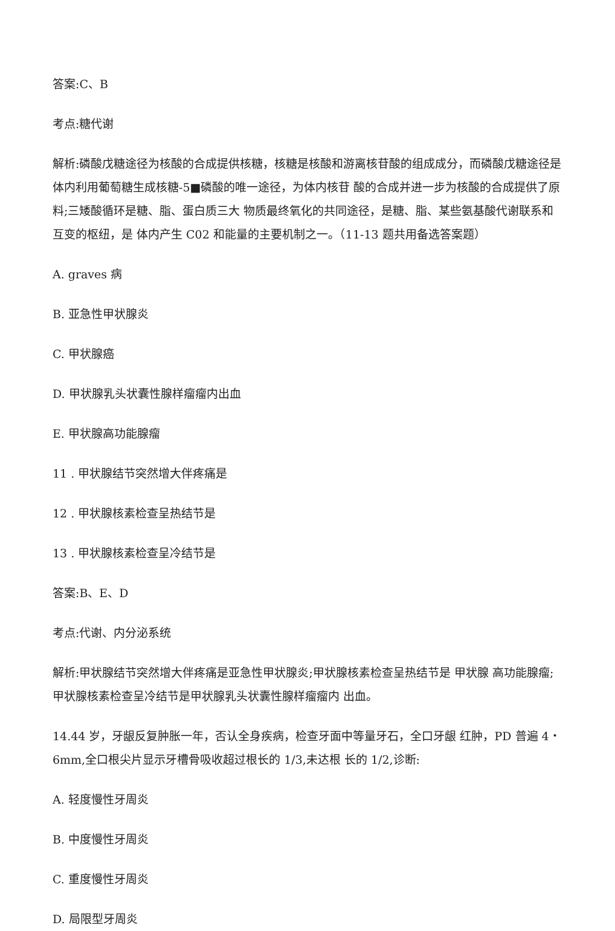答案:C、B
考点:糖代谢
解析:磷酸戊糖途径为核酸的合成提供核糖，核糖是核酸和游离核苷酸的组成成分，而磷酸戊糖途径是体内利用葡萄糖生成核糖-5■磷酸的唯一途径，为体内核苷 酸的合成并进一步为核酸的合成提供了原料;三矮酸循环是糖、脂、蛋白质三大 物质最终氧化的共同途径，是糖、脂、某些氨基酸代谢联系和互变的枢纽，是 体内产生 C02 和能量的主要机制之一。（11-13 题共用备选答案题）
A. graves 病
B. 亚急性甲状腺炎
C. 甲状腺癌
D. 甲状腺乳头状囊性腺样瘤瘤内出血
E. 甲状腺高功能腺瘤
11 . 甲状腺结节突然增大伴疼痛是
12 . 甲状腺核素检查呈热结节是
13 . 甲状腺核素检查呈冷结节是
答案:B、E、D
考点:代谢、内分泌系统
解析:甲状腺结节突然增大伴疼痛是亚急性甲状腺炎;甲状腺核素检查呈热结节是 甲状腺 高功能腺瘤;甲状腺核素检查呈冷结节是甲状腺乳头状囊性腺样瘤瘤内 出血。
14.44 岁，牙龈反复肿胀一年，否认全身疾病，检查牙面中等量牙石，全口牙龈 红肿，PD 普遍 4‧6mm,全口根尖片显示牙槽骨吸收超过根长的 1/3,未达根 长的 1/2,诊断:
A. 轻度慢性牙周炎
B. 中度慢性牙周炎
C. 重度慢性牙周炎
D. 局限型牙周炎